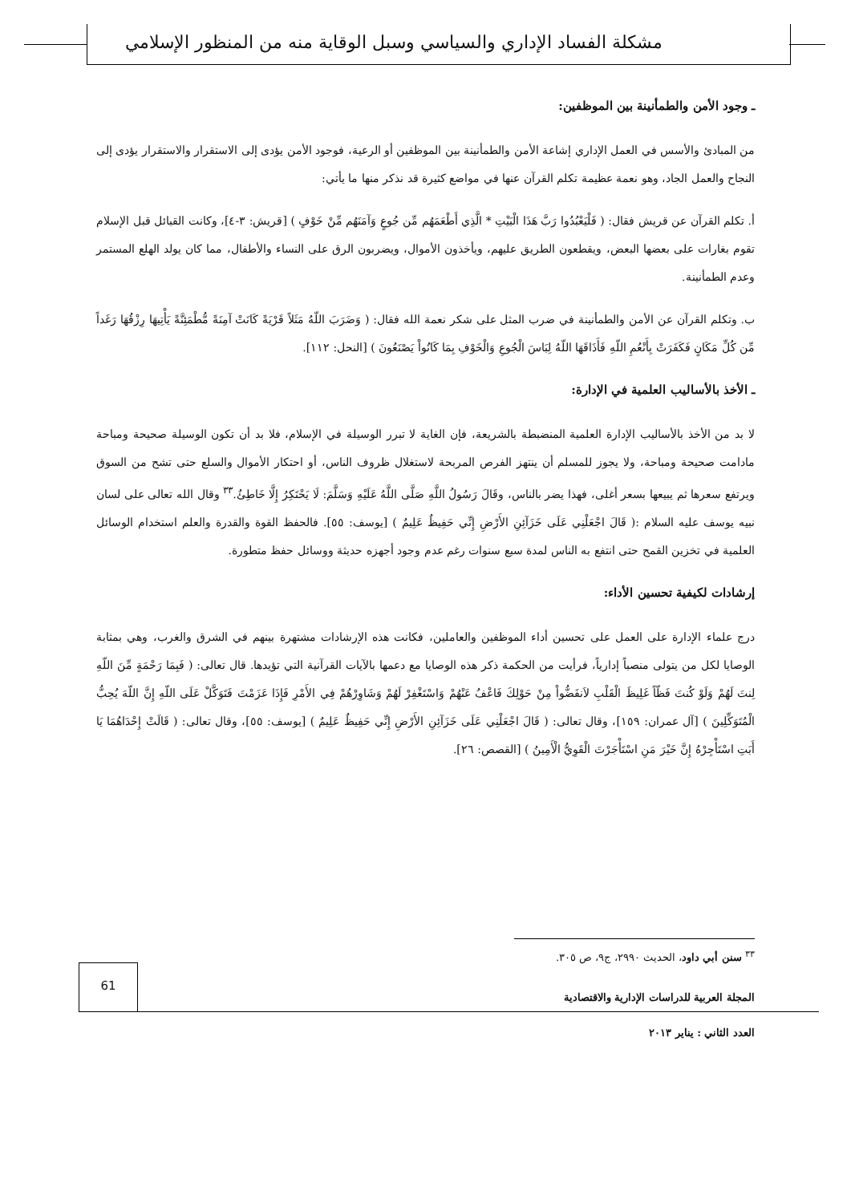مشكلة الفساد الإداري والسياسي وسبل الوقاية منه من المنظور الإسلامي
ـ وجود الأمن والطمأنينة بين الموظفين:
من المبادئ والأسس في العمل الإداري إشاعة الأمن والطمأنينة بين الموظفين أو الرعية، فوجود الأمن يؤدى إلى الاستقرار والاستقرار يؤدى إلى النجاح والعمل الجاد، وهو نعمة عظيمة تكلم القرآن عنها في مواضع كثيرة قد نذكر منها ما يأتي:
أ. تكلم القرآن عن قريش فقال: ( فَلْيَعْبُدُوا رَبَّ هَذَا الْبَيْتِ * الَّذِي أَطْعَمَهُم مِّن جُوعٍ وَآمَنَهُم مِّنْ خَوْفٍ ) [قريش: ٣-٤]، وكانت القبائل قبل الإسلام تقوم بغارات على بعضها البعض، ويقطعون الطريق عليهم، ويأخذون الأموال، ويضربون الرق على النساء والأطفال، مما كان يولد الهلع المستمر وعدم الطمأنينة.
ب. وتكلم القرآن عن الأمن والطمأنينة في ضرب المثل على شكر نعمة الله فقال: ( وَضَرَبَ اللّهُ مَثَلاً قَرْيَةً كَانَتْ آمِنَةً مُّطْمَئِنَّةً يَأْتِيهَا رِزْقُهَا رَغَداً مِّن كُلِّ مَكَانٍ فَكَفَرَتْ بِأَنْعُمِ اللّهِ فَأَذَاقَهَا اللّهُ لِبَاسَ الْجُوعِ وَالْخَوْفِ بِمَا كَانُواْ يَصْنَعُونَ ) [النحل: ١١٢].
ـ الأخذ بالأساليب العلمية في الإدارة:
لا بد من الأخذ بالأساليب الإدارة العلمية المنضبطة بالشريعة، فإن الغاية لا تبرر الوسيلة في الإسلام، فلا بد أن تكون الوسيلة صحيحة ومباحة مادامت صحيحة ومباحة، ولا يجوز للمسلم أن ينتهز الفرص المربحة لاستغلال ظروف الناس، أو احتكار الأموال والسلع حتى تشح من السوق ويرتفع سعرها ثم يبيعها بسعر أغلى، فهذا يضر بالناس، وقَالَ رَسُولُ اللَّهِ صَلَّى اللَّهُ عَلَيْهِ وَسَلَّمَ: لَا يَحْتَكِرُ إِلَّا خَاطِئٌ.<sup>٣٣</sup> وقال الله تعالى على لسان نبيه يوسف عليه السلام :( قَالَ اجْعَلْنِي عَلَى خَزَآئِنِ الأَرْضِ إِنِّي حَفِيظٌ عَلِيمٌ ) [يوسف: ٥٥]. فالحفظ القوة والقدرة والعلم استخدام الوسائل العلمية في تخزين القمح حتى انتفع به الناس لمدة سبع سنوات رغم عدم وجود أجهزه حديثة ووسائل حفظ متطورة.
إرشادات لكيفية تحسين الأداء:
درج علماء الإدارة على العمل على تحسين أداء الموظفين والعاملين، فكانت هذه الإرشادات مشتهرة بينهم في الشرق والغرب، وهي بمثابة الوصايا لكل من يتولى منصباً إدارياً، فرأيت من الحكمة ذكر هذه الوصايا مع دعمها بالآيات القرآنية التي تؤيدها. قال تعالى: ( فَبِمَا رَحْمَةٍ مِّنَ اللّهِ لِنتَ لَهُمْ وَلَوْ كُنتَ فَظّاً غَلِيظَ الْقَلْبِ لاَنفَضُّواْ مِنْ حَوْلِكَ فَاعْفُ عَنْهُمْ وَاسْتَغْفِرْ لَهُمْ وَشَاوِرْهُمْ فِي الأَمْرِ فَإِذَا عَزَمْتَ فَتَوَكَّلْ عَلَى اللّهِ إِنَّ اللّهَ يُحِبُّ الْمُتَوَكِّلِينَ ) [آل عمران: ١٥٩]، وقال تعالى: ( قَالَ اجْعَلْنِي عَلَى خَزَآئِنِ الأَرْضِ إِنِّي حَفِيظٌ عَلِيمٌ ) [يوسف: ٥٥]، وقال تعالى: ( قَالَتْ إِحْدَاهُمَا يَا أَبَتِ اسْتَأْجِرْهُ إِنَّ خَيْرَ مَنِ اسْتَأْجَرْتَ الْقَوِيُّ الْأَمِينُ ) [القصص: ٢٦].
<sup>٣٣</sup> سنن أبي داود، الحديث ٢٩٩٠، ج٩، ص ٣٠٥.
61
المجلة العربية للدراسات الإدارية والاقتصادية
العدد الثاني : يناير ٢٠١٣